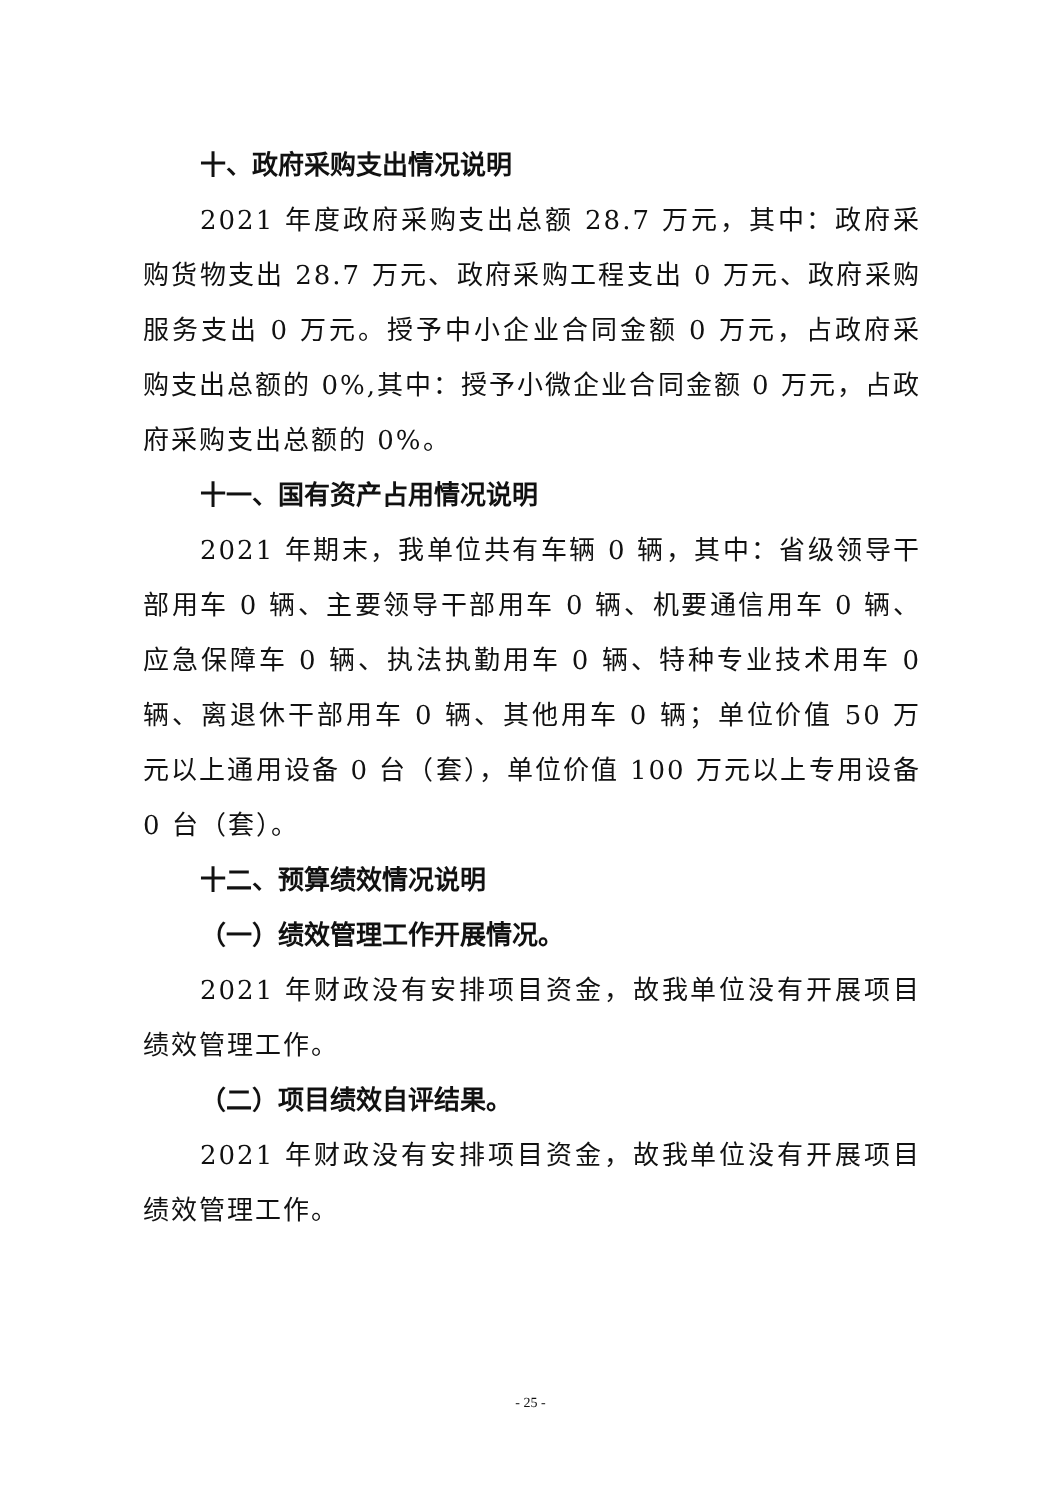十、政府采购支出情况说明
2021 年度政府采购支出总额 28.7 万元，其中：政府采购货物支出 28.7 万元、政府采购工程支出 0 万元、政府采购服务支出 0 万元。授予中小企业合同金额 0 万元，占政府采购支出总额的 0%,其中：授予小微企业合同金额 0 万元，占政府采购支出总额的 0%。
十一、国有资产占用情况说明
2021 年期末，我单位共有车辆 0 辆，其中：省级领导干部用车 0 辆、主要领导干部用车 0 辆、机要通信用车 0 辆、应急保障车 0 辆、执法执勤用车 0 辆、特种专业技术用车 0 辆、离退休干部用车 0 辆、其他用车 0 辆；单位价值 50 万元以上通用设备 0 台（套），单位价值 100 万元以上专用设备 0 台（套）。
十二、预算绩效情况说明
（一）绩效管理工作开展情况。
2021 年财政没有安排项目资金，故我单位没有开展项目绩效管理工作。
（二）项目绩效自评结果。
2021 年财政没有安排项目资金，故我单位没有开展项目绩效管理工作。
- 25 -